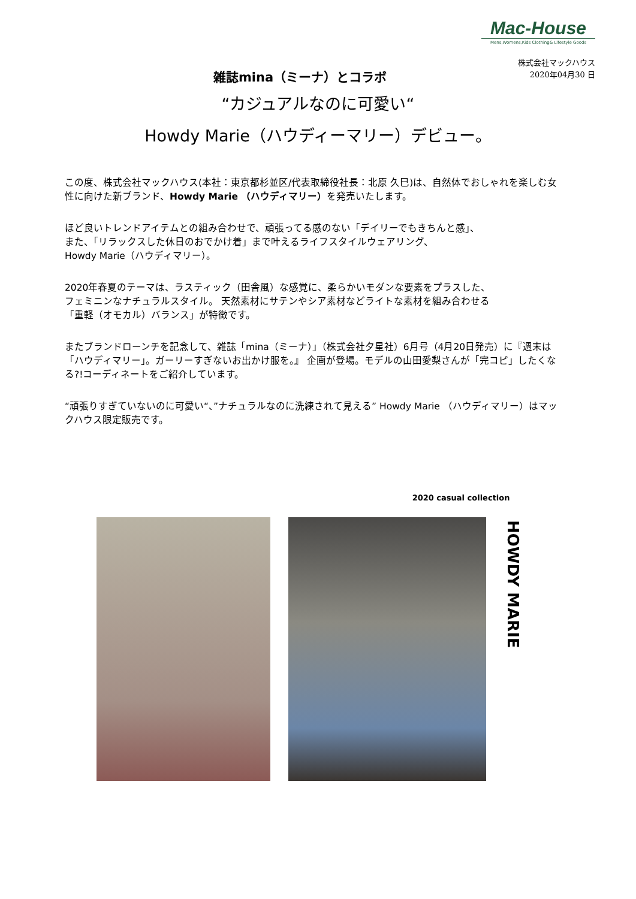Mac-House
Mens,Womens,Kids Clothing& Lifestyle Goods
株式会社マックハウス
2020年04月30 日
雑誌mina（ミーナ）とコラボ
“カジュアルなのに可愛い“
Howdy Marie（ハウディーマリー）デビュー。
この度、株式会社マックハウス(本社：東京都杉並区/代表取締役社長：北原 久巳)は、自然体でおしゃれを楽しむ女性に向けた新ブランド、Howdy Marie （ハウディマリー）を発売いたします。
ほど良いトレンドアイテムとの組み合わせで、頑張ってる感のない「デイリーでもきちんと感」、
また、「リラックスした休日のおでかけ着」まで叶えるライフスタイルウェアリング、
Howdy Marie（ハウディマリー）。
2020年春夏のテーマは、ラスティック（田舎風）な感覚に、柔らかいモダンな要素をプラスした、
フェミニンなナチュラルスタイル。 天然素材にサテンやシア素材などライトな素材を組み合わせる
「重軽（オモカル）バランス」が特徴です。
またブランドローンチを記念して、雑誌「mina（ミーナ）」（株式会社夕星社）6月号（4月20日発売）に『週末は「ハウディマリー」。ガーリーすぎないお出かけ服を。』 企画が登場。モデルの山田愛梨さんが「完コピ」したくなる?!コーディネートをご紹介しています。
“頑張りすぎていないのに可愛い“、”ナチュラルなのに洗練されて見える” Howdy Marie （ハウディマリー）はマックハウス限定販売です。
2020 casual collection
HOWDY MARIE